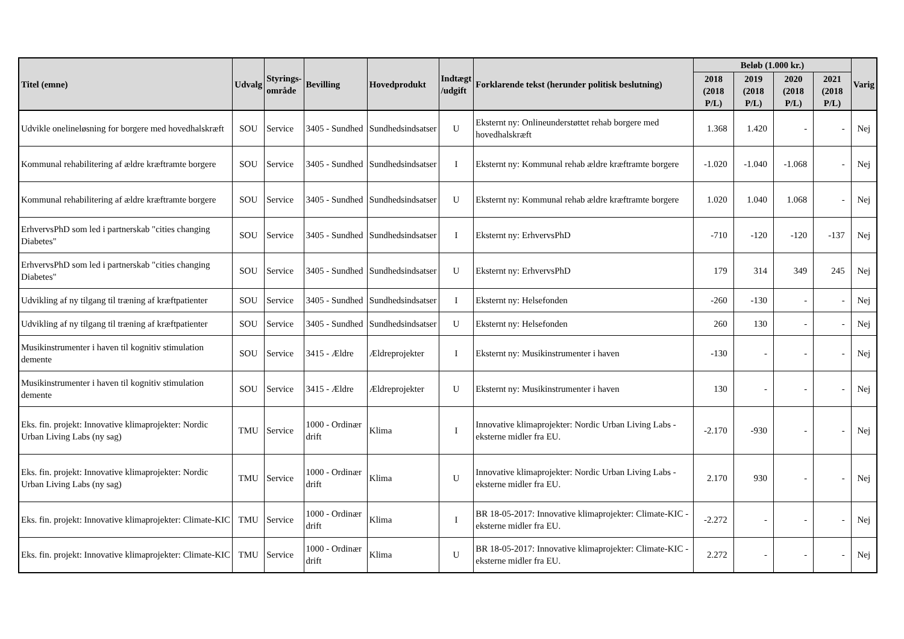| Titel (emne) | Udvalg | Styrings- område | Bevilling | Hovedprodukt | Indtægt /udgift | Forklarende tekst (herunder politisk beslutning) | Beløb (1.000 kr.) | | | | Varig |
| --- | --- | --- | --- | --- | --- | --- | --- | --- | --- | --- | --- |
| | | | | | | | 2018 (2018 P/L) | 2019 (2018 P/L) | 2020 (2018 P/L) | 2021 (2018 P/L) | |
| Udvikle onelineløsning for borgere med hovedhalskræft | SOU | Service | 3405 - Sundhed | Sundhedsindsatser | U | Eksternt ny: Onlineunderstøttet rehab borgere med hovedhalskræft | 1.368 | 1.420 | - | - | Nej |
| Kommunal rehabilitering af ældre kræftramte borgere | SOU | Service | 3405 - Sundhed | Sundhedsindsatser | I | Eksternt ny: Kommunal rehab ældre kræftramte borgere | -1.020 | -1.040 | -1.068 | - | Nej |
| Kommunal rehabilitering af ældre kræftramte borgere | SOU | Service | 3405 - Sundhed | Sundhedsindsatser | U | Eksternt ny: Kommunal rehab ældre kræftramte borgere | 1.020 | 1.040 | 1.068 | - | Nej |
| ErhvervsPhD som led i partnerskab "cities changing Diabetes" | SOU | Service | 3405 - Sundhed | Sundhedsindsatser | I | Eksternt ny: ErhvervsPhD | -710 | -120 | -120 | -137 | Nej |
| ErhvervsPhD som led i partnerskab "cities changing Diabetes" | SOU | Service | 3405 - Sundhed | Sundhedsindsatser | U | Eksternt ny: ErhvervsPhD | 179 | 314 | 349 | 245 | Nej |
| Udvikling af ny tilgang til træning af kræftpatienter | SOU | Service | 3405 - Sundhed | Sundhedsindsatser | I | Eksternt ny: Helsefonden | -260 | -130 | - | - | Nej |
| Udvikling af ny tilgang til træning af kræftpatienter | SOU | Service | 3405 - Sundhed | Sundhedsindsatser | U | Eksternt ny: Helsefonden | 260 | 130 | - | - | Nej |
| Musikinstrumenter i haven til kognitiv stimulation demente | SOU | Service | 3415 - Ældre | Ældreprojekter | I | Eksternt ny: Musikinstrumenter i haven | -130 | - | - | - | Nej |
| Musikinstrumenter i haven til kognitiv stimulation demente | SOU | Service | 3415 - Ældre | Ældreprojekter | U | Eksternt ny: Musikinstrumenter i haven | 130 | - | - | - | Nej |
| Eks. fin. projekt: Innovative klimaprojekter: Nordic Urban Living Labs (ny sag) | TMU | Service | 1000 - Ordinær drift | Klima | I | Innovative klimaprojekter: Nordic Urban Living Labs - eksterne midler fra EU. | -2.170 | -930 | - | - | Nej |
| Eks. fin. projekt: Innovative klimaprojekter: Nordic Urban Living Labs (ny sag) | TMU | Service | 1000 - Ordinær drift | Klima | U | Innovative klimaprojekter: Nordic Urban Living Labs - eksterne midler fra EU. | 2.170 | 930 | - | - | Nej |
| Eks. fin. projekt: Innovative klimaprojekter: Climate-KIC | TMU | Service | 1000 - Ordinær drift | Klima | I | BR 18-05-2017: Innovative klimaprojekter: Climate-KIC - eksterne midler fra EU. | -2.272 | - | - | - | Nej |
| Eks. fin. projekt: Innovative klimaprojekter: Climate-KIC | TMU | Service | 1000 - Ordinær drift | Klima | U | BR 18-05-2017: Innovative klimaprojekter: Climate-KIC - eksterne midler fra EU. | 2.272 | - | - | - | Nej |